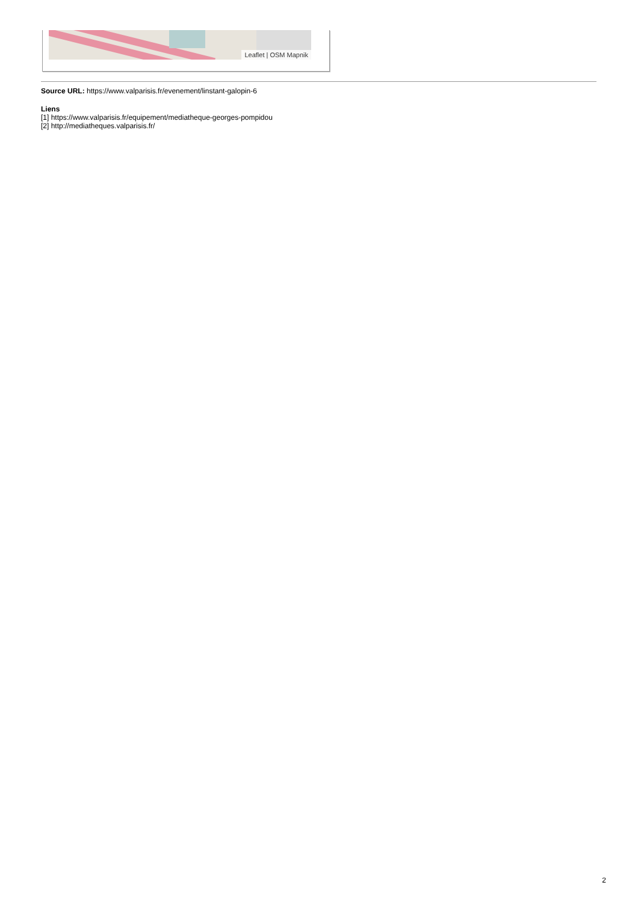Leaflet | OSM Mapnik
Source URL: https://www.valparisis.fr/evenement/linstant-galopin-6
Liens
[1] https://www.valparisis.fr/equipement/mediatheque-georges-pompidou
[2] http://mediatheques.valparisis.fr/
2